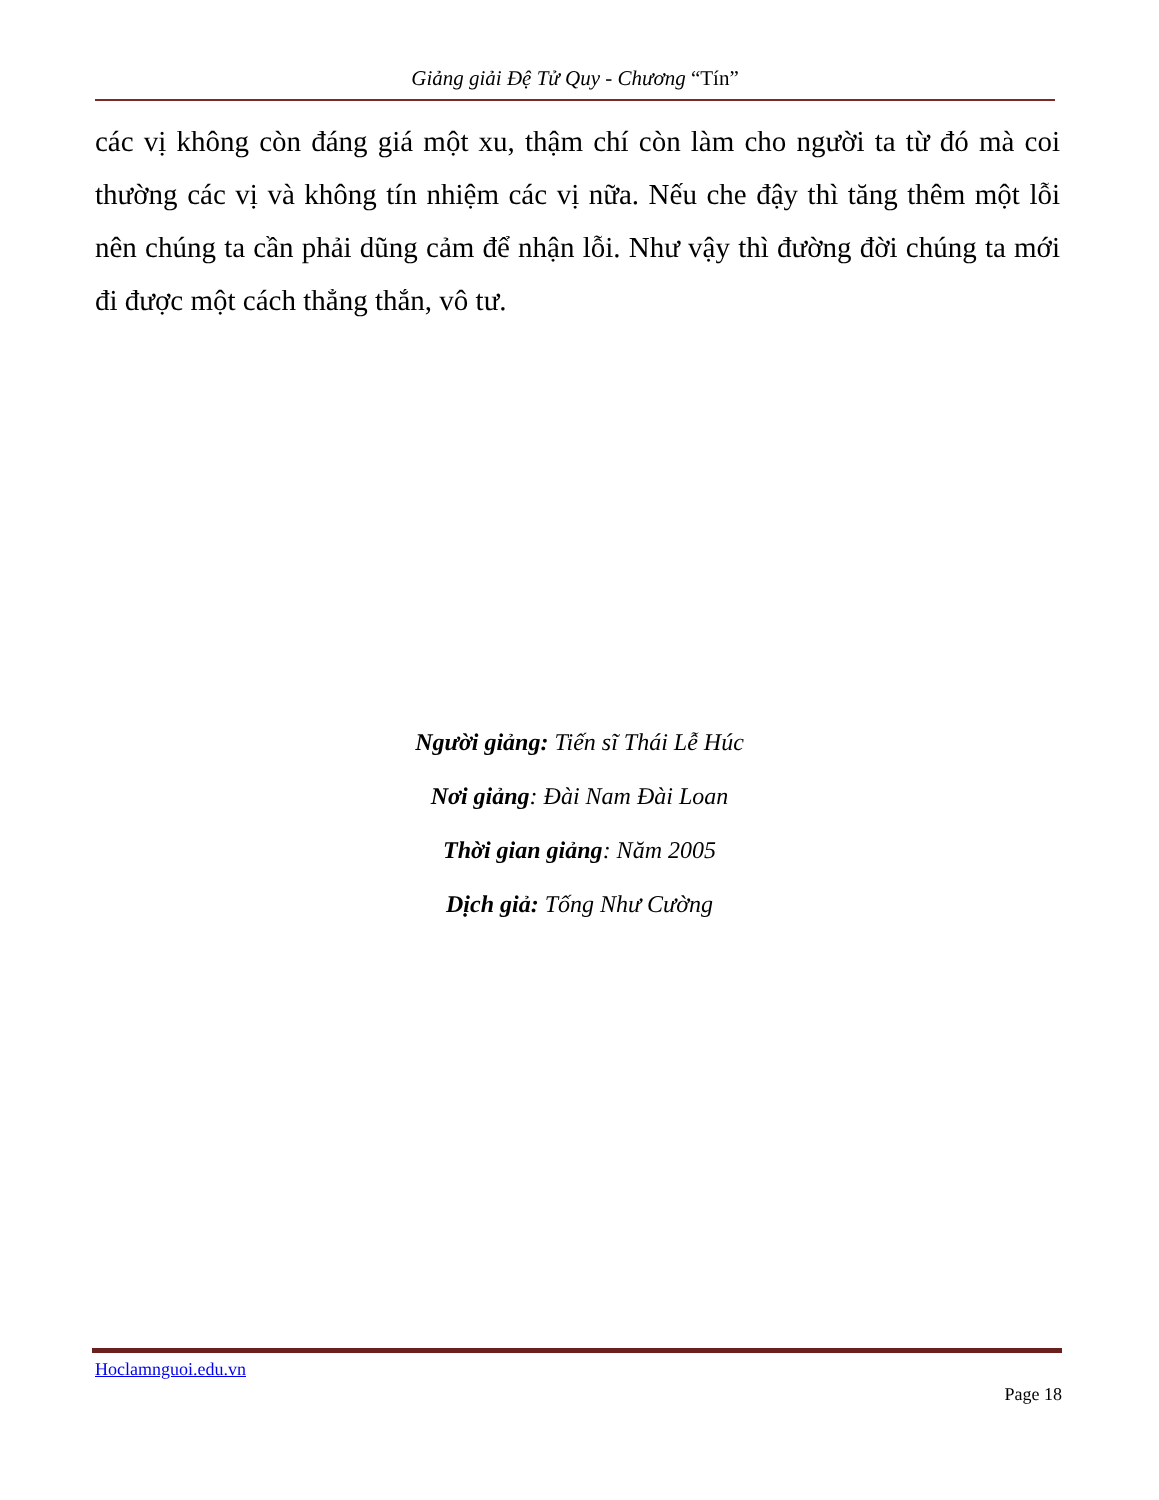Giảng giải Đệ Tử Quy - Chương “Tín”
các vị không còn đáng giá một xu, thậm chí còn làm cho người ta từ đó mà coi thường các vị và không tín nhiệm các vị nữa. Nếu che đậy thì tăng thêm một lỗi nên chúng ta cần phải dũng cảm để nhận lỗi. Như vậy thì đường đời chúng ta mới đi được một cách thẳng thắn, vô tư.
Người giảng: Tiến sĩ Thái Lễ Húc
Nơi giảng: Đài Nam Đài Loan
Thời gian giảng: Năm 2005
Dịch giả: Tống Như Cường
Hoclamnguoi.edu.vn
Page 18